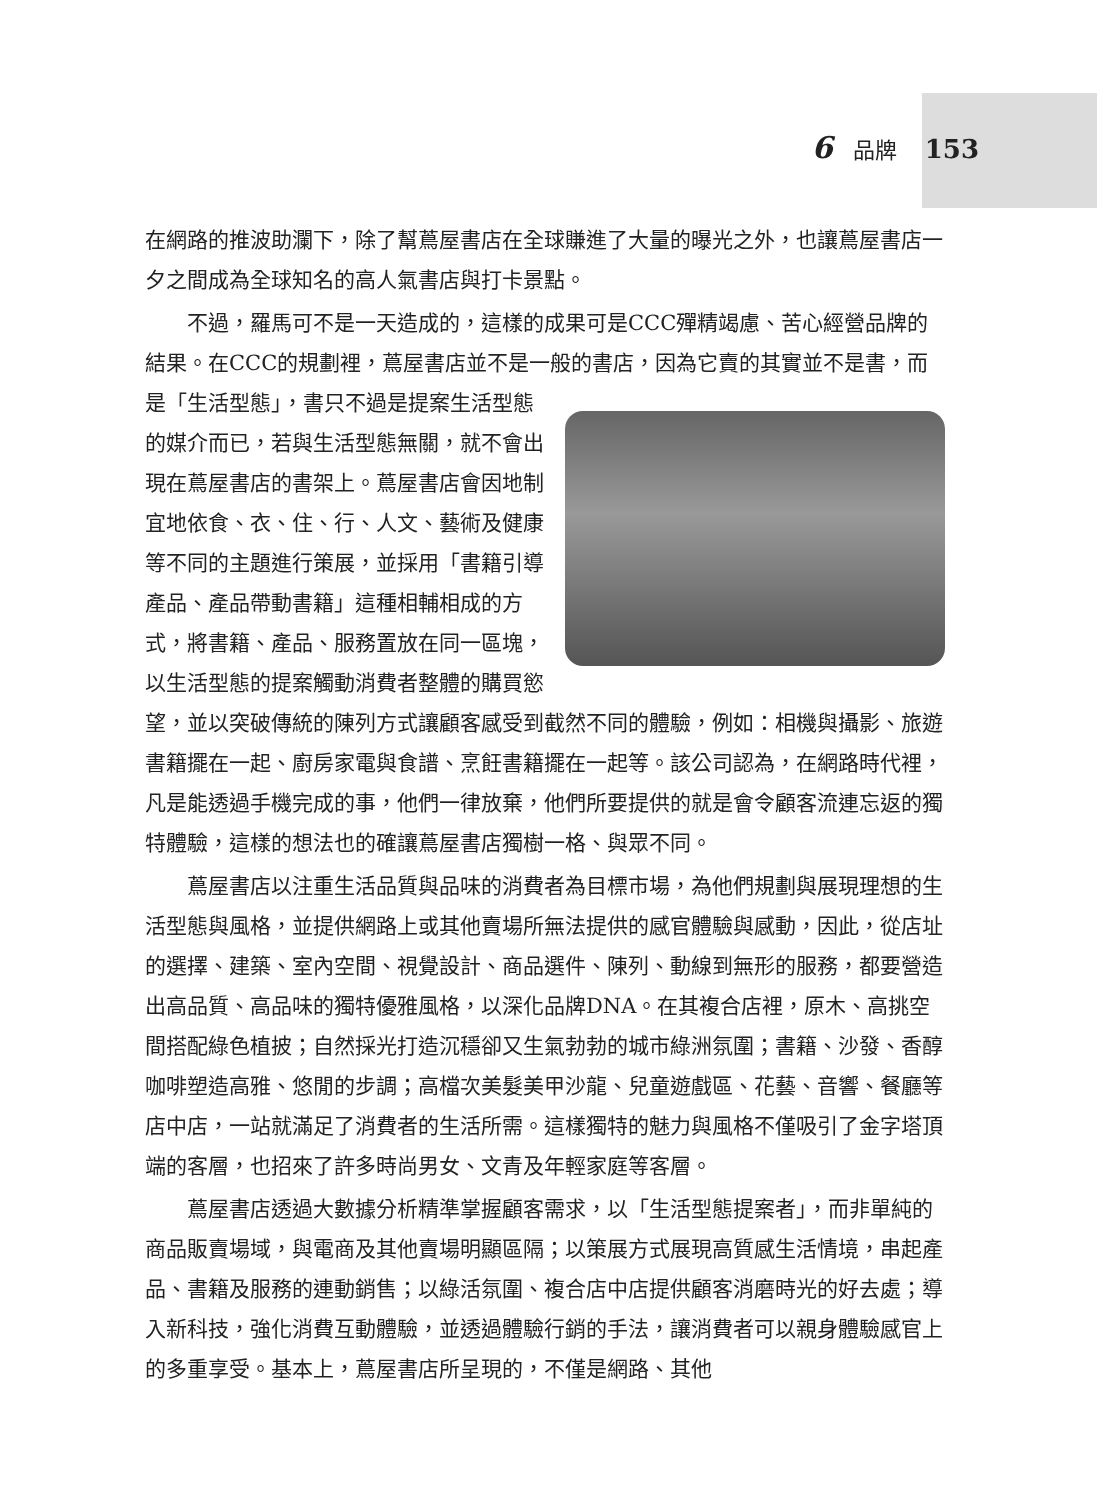6 品牌 153
在網路的推波助瀾下，除了幫蔦屋書店在全球賺進了大量的曝光之外，也讓蔦屋書店一夕之間成為全球知名的高人氣書店與打卡景點。
不過，羅馬可不是一天造成的，這樣的成果可是CCC殫精竭慮、苦心經營品牌的結果。在CCC的規劃裡，蔦屋書店並不是一般的書店，因為它賣的其實並不是 書，而是「生活型態」，書只不過是提案生活型態的媒介而已，若與生活型態無關，就不會出現在蔦屋書店的書架上。蔦屋書店會因地制宜地依食、衣、住、行、人文、藝術及健康等不同的主題進行策展，並採用「書籍引導產品、產品帶動書籍」這種相輔相成的方式，將書籍、產品、服務置放在同一區塊，以生活型態的提案觸動消費者整體的購買慾望，並以突破傳統的陳列方式讓顧客感受到截然不同的體驗，例如：相機與攝影、旅遊書籍擺在一起、廚房家電與食譜、烹飪書籍擺在一起等。該公司認為，在網路時代裡，凡是能透過手機完成的事，他們一律放棄，他們所要提供的就是會令顧客流連忘返的獨特體驗，這樣的想法也的確讓蔦屋書店獨樹一格、與眾不同。
蔦屋書店以注重生活品質與品味的消費者為目標市場，為他們規劃與展現理想的生活型態與風格，並提供網路上或其他賣場所無法提供的感官體驗與感動，因此，從店址的選擇、建築、室內空間、視覺設計、商品選件、陳列、動線到無形的服務，都要營造出高品質、高品味的獨特優雅風格，以深化品牌DNA。在其複合店裡，原木、高挑空間搭配綠色植披；自然採光打造沉穩卻又生氣勃勃的城市綠洲氛圍；書籍、沙發、香醇咖啡塑造高雅、悠閒的步調；高檔次美髮美甲沙龍、兒童遊戲區、花藝、音響、餐廳等店中店，一站就滿足了消費者的生活所需。這樣獨特的魅力與風格不僅吸引了金字塔頂端的客層，也招來了許多時尚男女、文青及年輕家庭等客層。
蔦屋書店透過大數據分析精準掌握顧客需求，以「生活型態提案者」，而非單純的商品販賣場域，與電商及其他賣場明顯區隔；以策展方式展現高質感生活情境，串起產品、書籍及服務的連動銷售；以綠活氛圍、複合店中店提供顧客消磨時光的好去處；導入新科技，強化消費互動體驗，並透過體驗行銷的手法，讓消費者可以親身體驗感官上的多重享受。基本上，蔦屋書店所呈現的，不僅是網路、其他